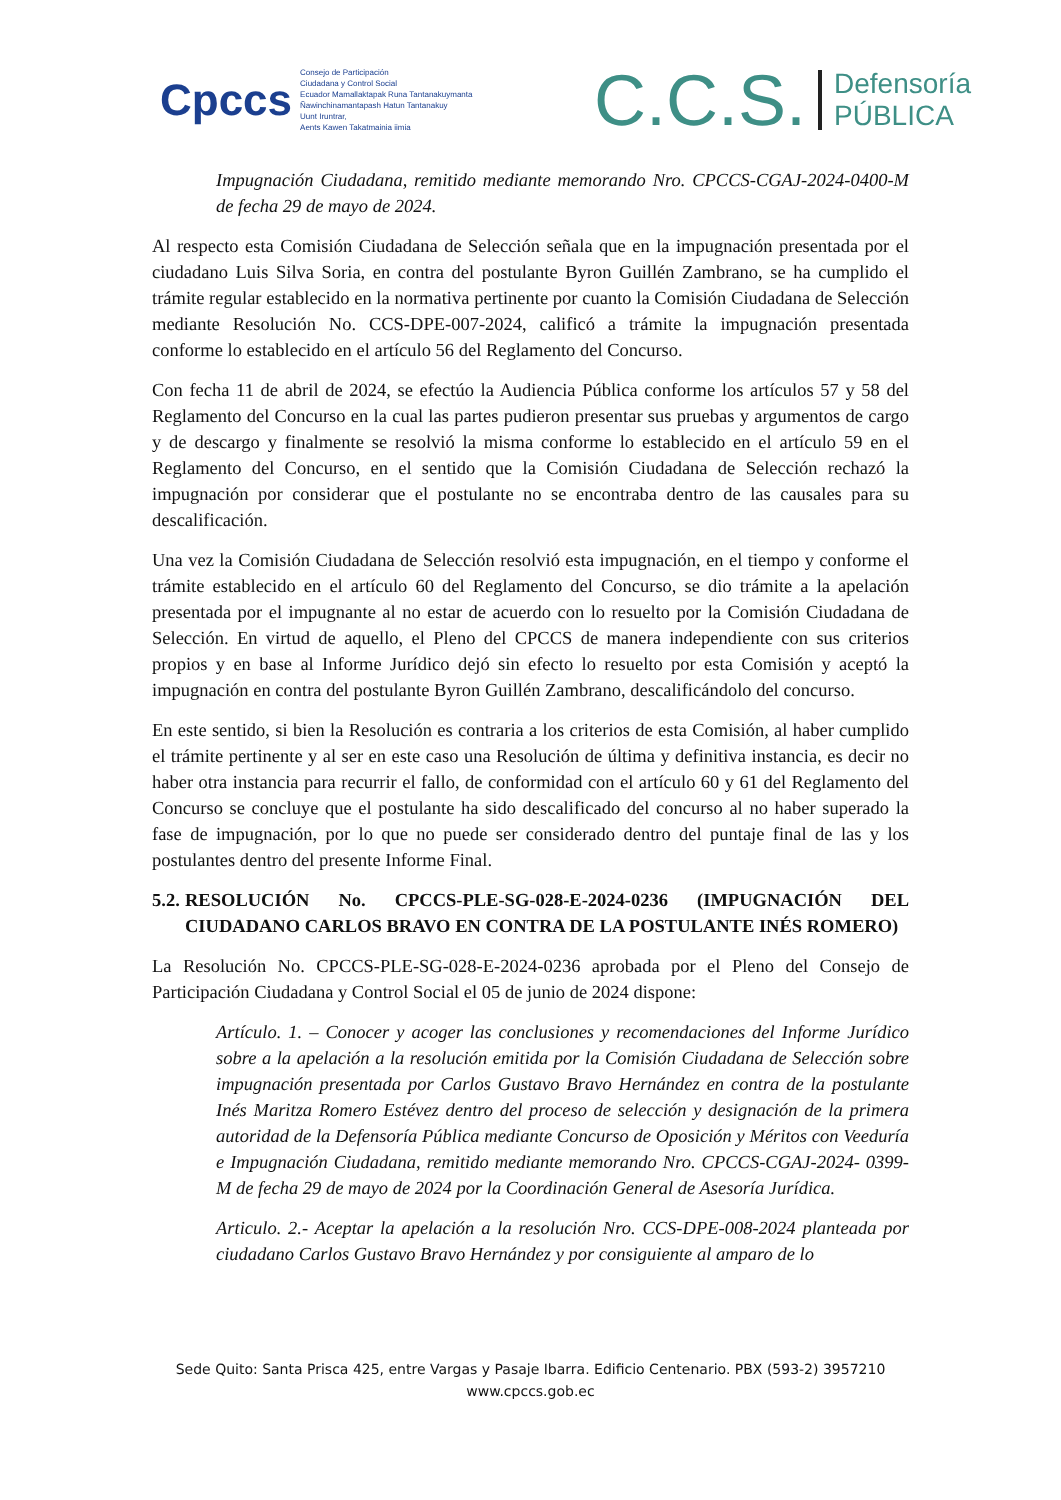Cpccs
Consejo de Participación
Ciudadana y Control Social
Ecuador Mamallaktapak Runa Tantanakuymanta
Ñawinchinamantapash Hatun Tantanakuy
Uunt Iruntrar,
Aents Kawen Takatmainia iimia
C.C.S. Defensoría
PÚBLICA
Impugnación Ciudadana, remitido mediante memorando Nro. CPCCS-CGAJ-2024-0400-M de fecha 29 de mayo de 2024.
Al respecto esta Comisión Ciudadana de Selección señala que en la impugnación presentada por el ciudadano Luis Silva Soria, en contra del postulante Byron Guillén Zambrano, se ha cumplido el trámite regular establecido en la normativa pertinente por cuanto la Comisión Ciudadana de Selección mediante Resolución No. CCS-DPE-007-2024, calificó a trámite la impugnación presentada conforme lo establecido en el artículo 56 del Reglamento del Concurso.
Con fecha 11 de abril de 2024, se efectúo la Audiencia Pública conforme los artículos 57 y 58 del Reglamento del Concurso en la cual las partes pudieron presentar sus pruebas y argumentos de cargo y de descargo y finalmente se resolvió la misma conforme lo establecido en el artículo 59 en el Reglamento del Concurso, en el sentido que la Comisión Ciudadana de Selección rechazó la impugnación por considerar que el postulante no se encontraba dentro de las causales para su descalificación.
Una vez la Comisión Ciudadana de Selección resolvió esta impugnación, en el tiempo y conforme el trámite establecido en el artículo 60 del Reglamento del Concurso, se dio trámite a la apelación presentada por el impugnante al no estar de acuerdo con lo resuelto por la Comisión Ciudadana de Selección. En virtud de aquello, el Pleno del CPCCS de manera independiente con sus criterios propios y en base al Informe Jurídico dejó sin efecto lo resuelto por esta Comisión y aceptó la impugnación en contra del postulante Byron Guillén Zambrano, descalificándolo del concurso.
En este sentido, si bien la Resolución es contraria a los criterios de esta Comisión, al haber cumplido el trámite pertinente y al ser en este caso una Resolución de última y definitiva instancia, es decir no haber otra instancia para recurrir el fallo, de conformidad con el artículo 60 y 61 del Reglamento del Concurso se concluye que el postulante ha sido descalificado del concurso al no haber superado la fase de impugnación, por lo que no puede ser considerado dentro del puntaje final de las y los postulantes dentro del presente Informe Final.
5.2. RESOLUCIÓN No. CPCCS-PLE-SG-028-E-2024-0236 (IMPUGNACIÓN DEL CIUDADANO CARLOS BRAVO EN CONTRA DE LA POSTULANTE INÉS ROMERO)
La Resolución No. CPCCS-PLE-SG-028-E-2024-0236 aprobada por el Pleno del Consejo de Participación Ciudadana y Control Social el 05 de junio de 2024 dispone:
Artículo. 1. – Conocer y acoger las conclusiones y recomendaciones del Informe Jurídico sobre a la apelación a la resolución emitida por la Comisión Ciudadana de Selección sobre impugnación presentada por Carlos Gustavo Bravo Hernández en contra de la postulante Inés Maritza Romero Estévez dentro del proceso de selección y designación de la primera autoridad de la Defensoría Pública mediante Concurso de Oposición y Méritos con Veeduría e Impugnación Ciudadana, remitido mediante memorando Nro. CPCCS-CGAJ-2024- 0399-M de fecha 29 de mayo de 2024 por la Coordinación General de Asesoría Jurídica.
Articulo. 2.- Aceptar la apelación a la resolución Nro. CCS-DPE-008-2024 planteada por ciudadano Carlos Gustavo Bravo Hernández y por consiguiente al amparo de lo
Sede Quito: Santa Prisca 425, entre Vargas y Pasaje Ibarra. Edificio Centenario. PBX (593-2) 3957210
www.cpccs.gob.ec